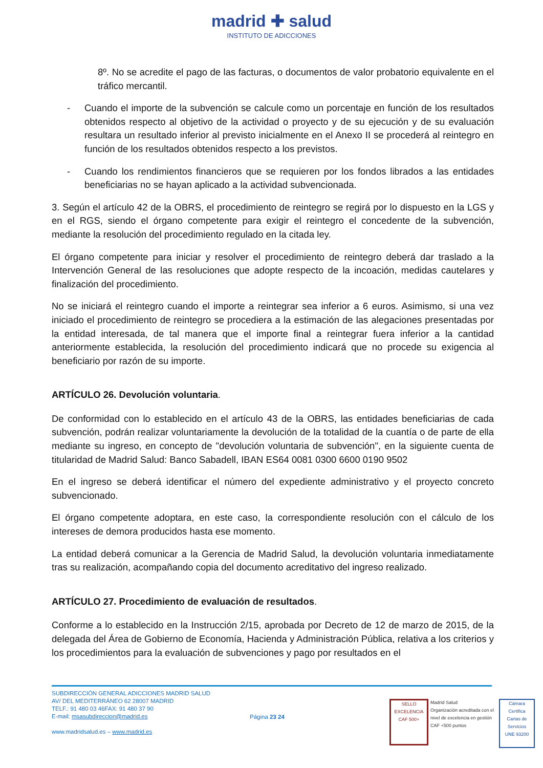madrid ✚ salud
INSTITUTO DE ADICCIONES
8º. No se acredite el pago de las facturas, o documentos de valor probatorio equivalente en el tráfico mercantil.
- Cuando el importe de la subvención se calcule como un porcentaje en función de los resultados obtenidos respecto al objetivo de la actividad o proyecto y de su ejecución y de su evaluación resultara un resultado inferior al previsto inicialmente en el Anexo II se procederá al reintegro en función de los resultados obtenidos respecto a los previstos.
- Cuando los rendimientos financieros que se requieren por los fondos librados a las entidades beneficiarias no se hayan aplicado a la actividad subvencionada.
3. Según el artículo 42 de la OBRS, el procedimiento de reintegro se regirá por lo dispuesto en la LGS y en el RGS, siendo el órgano competente para exigir el reintegro el concedente de la subvención, mediante la resolución del procedimiento regulado en la citada ley.
El órgano competente para iniciar y resolver el procedimiento de reintegro deberá dar traslado a la Intervención General de las resoluciones que adopte respecto de la incoación, medidas cautelares y finalización del procedimiento.
No se iniciará el reintegro cuando el importe a reintegrar sea inferior a 6 euros. Asimismo, si una vez iniciado el procedimiento de reintegro se procediera a la estimación de las alegaciones presentadas por la entidad interesada, de tal manera que el importe final a reintegrar fuera inferior a la cantidad anteriormente establecida, la resolución del procedimiento indicará que no procede su exigencia al beneficiario por razón de su importe.
ARTÍCULO 26. Devolución voluntaria.
De conformidad con lo establecido en el artículo 43 de la OBRS, las entidades beneficiarias de cada subvención, podrán realizar voluntariamente la devolución de la totalidad de la cuantía o de parte de ella mediante su ingreso, en concepto de "devolución voluntaria de subvención", en la siguiente cuenta de titularidad de Madrid Salud: Banco Sabadell, IBAN ES64 0081 0300 6600 0190 9502
En el ingreso se deberá identificar el número del expediente administrativo y el proyecto concreto subvencionado.
El órgano competente adoptara, en este caso, la correspondiente resolución con el cálculo de los intereses de demora producidos hasta ese momento.
La entidad deberá comunicar a la Gerencia de Madrid Salud, la devolución voluntaria inmediatamente tras su realización, acompañando copia del documento acreditativo del ingreso realizado.
ARTÍCULO 27. Procedimiento de evaluación de resultados.
Conforme a lo establecido en la Instrucción 2/15, aprobada por Decreto de 12 de marzo de 2015, de la delegada del Área de Gobierno de Economía, Hacienda y Administración Pública, relativa a los criterios y los procedimientos para la evaluación de subvenciones y pago por resultados en el
SUBDIRECCIÓN GENERAL ADICCIONES MADRID SALUD
AV/ DEL MEDITERRÁNEO 62 28007 MADRID
TELF.: 91 480 03 46FAX: 91 480 37 90
E-mail: msasubdireccion@madrid.es
www.madridsalud.es – www.madrid.es
Página 23 24
SELLO EXCELENCIA
CAF 500+
Madrid Salud
Organización acreditada con el nivel de excelencia en gestión CAF +500 puntos
Cámara Certifica
Cartas de Servicios
UNE 93200